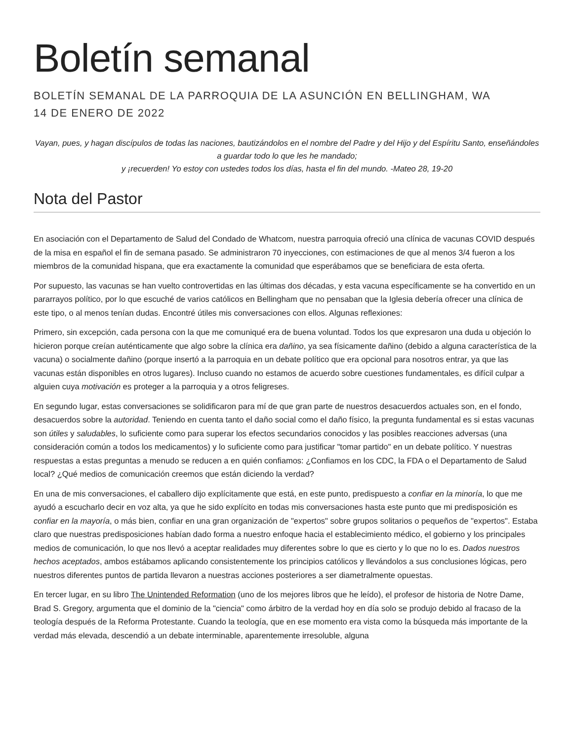Boletín semanal
BOLETÍN SEMANAL DE LA PARROQUIA DE LA ASUNCIÓN EN BELLINGHAM, WA
14 DE ENERO DE 2022
Vayan, pues, y hagan discípulos de todas las naciones, bautizándolos en el nombre del Padre y del Hijo y del Espíritu Santo, enseñándoles a guardar todo lo que les he mandado;
y ¡recuerden! Yo estoy con ustedes todos los días, hasta el fin del mundo. -Mateo 28, 19-20
Nota del Pastor
En asociación con el Departamento de Salud del Condado de Whatcom, nuestra parroquia ofreció una clínica de vacunas COVID después de la misa en español el fin de semana pasado. Se administraron 70 inyecciones, con estimaciones de que al menos 3/4 fueron a los miembros de la comunidad hispana, que era exactamente la comunidad que esperábamos que se beneficiara de esta oferta.
Por supuesto, las vacunas se han vuelto controvertidas en las últimas dos décadas, y esta vacuna específicamente se ha convertido en un pararrayos político, por lo que escuché de varios católicos en Bellingham que no pensaban que la Iglesia debería ofrecer una clínica de este tipo, o al menos tenían dudas. Encontré útiles mis conversaciones con ellos. Algunas reflexiones:
Primero, sin excepción, cada persona con la que me comuniqué era de buena voluntad. Todos los que expresaron una duda u objeción lo hicieron porque creían auténticamente que algo sobre la clínica era dañino, ya sea físicamente dañino (debido a alguna característica de la vacuna) o socialmente dañino (porque insertó a la parroquia en un debate político que era opcional para nosotros entrar, ya que las vacunas están disponibles en otros lugares). Incluso cuando no estamos de acuerdo sobre cuestiones fundamentales, es difícil culpar a alguien cuya motivación es proteger a la parroquia y a otros feligreses.
En segundo lugar, estas conversaciones se solidificaron para mí de que gran parte de nuestros desacuerdos actuales son, en el fondo, desacuerdos sobre la autoridad. Teniendo en cuenta tanto el daño social como el daño físico, la pregunta fundamental es si estas vacunas son útiles y saludables, lo suficiente como para superar los efectos secundarios conocidos y las posibles reacciones adversas (una consideración común a todos los medicamentos) y lo suficiente como para justificar "tomar partido" en un debate político. Y nuestras respuestas a estas preguntas a menudo se reducen a en quién confiamos: ¿Confiamos en los CDC, la FDA o el Departamento de Salud local? ¿Qué medios de comunicación creemos que están diciendo la verdad?
En una de mis conversaciones, el caballero dijo explícitamente que está, en este punto, predispuesto a confiar en la minoría, lo que me ayudó a escucharlo decir en voz alta, ya que he sido explícito en todas mis conversaciones hasta este punto que mi predisposición es confiar en la mayoría, o más bien, confiar en una gran organización de "expertos" sobre grupos solitarios o pequeños de "expertos". Estaba claro que nuestras predisposiciones habían dado forma a nuestro enfoque hacia el establecimiento médico, el gobierno y los principales medios de comunicación, lo que nos llevó a aceptar realidades muy diferentes sobre lo que es cierto y lo que no lo es. Dados nuestros hechos aceptados, ambos estábamos aplicando consistentemente los principios católicos y llevándolos a sus conclusiones lógicas, pero nuestros diferentes puntos de partida llevaron a nuestras acciones posteriores a ser diametralmente opuestas.
En tercer lugar, en su libro The Unintended Reformation (uno de los mejores libros que he leído), el profesor de historia de Notre Dame, Brad S. Gregory, argumenta que el dominio de la "ciencia" como árbitro de la verdad hoy en día solo se produjo debido al fracaso de la teología después de la Reforma Protestante. Cuando la teología, que en ese momento era vista como la búsqueda más importante de la verdad más elevada, descendió a un debate interminable, aparentemente irresoluble, alguna